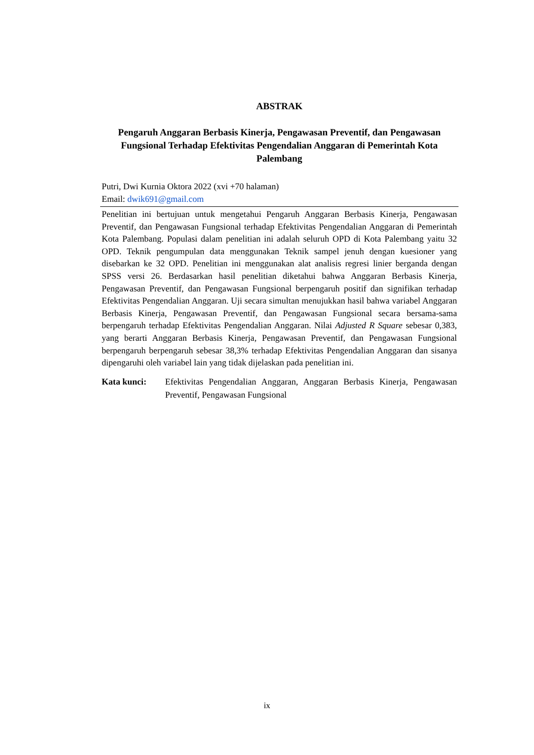ABSTRAK
Pengaruh Anggaran Berbasis Kinerja, Pengawasan Preventif, dan Pengawasan Fungsional Terhadap Efektivitas Pengendalian Anggaran di Pemerintah Kota Palembang
Putri, Dwi Kurnia Oktora 2022 (xvi +70 halaman)
Email: dwik691@gmail.com
Penelitian ini bertujuan untuk mengetahui Pengaruh Anggaran Berbasis Kinerja, Pengawasan Preventif, dan Pengawasan Fungsional terhadap Efektivitas Pengendalian Anggaran di Pemerintah Kota Palembang. Populasi dalam penelitian ini adalah seluruh OPD di Kota Palembang yaitu 32 OPD. Teknik pengumpulan data menggunakan Teknik sampel jenuh dengan kuesioner yang disebarkan ke 32 OPD. Penelitian ini menggunakan alat analisis regresi linier berganda dengan SPSS versi 26. Berdasarkan hasil penelitian diketahui bahwa Anggaran Berbasis Kinerja, Pengawasan Preventif, dan Pengawasan Fungsional berpengaruh positif dan signifikan terhadap Efektivitas Pengendalian Anggaran. Uji secara simultan menujukkan hasil bahwa variabel Anggaran Berbasis Kinerja, Pengawasan Preventif, dan Pengawasan Fungsional secara bersama-sama berpengaruh terhadap Efektivitas Pengendalian Anggaran. Nilai Adjusted R Square sebesar 0,383, yang berarti Anggaran Berbasis Kinerja, Pengawasan Preventif, dan Pengawasan Fungsional berpengaruh berpengaruh sebesar 38,3% terhadap Efektivitas Pengendalian Anggaran dan sisanya dipengaruhi oleh variabel lain yang tidak dijelaskan pada penelitian ini.
Kata kunci: Efektivitas Pengendalian Anggaran, Anggaran Berbasis Kinerja, Pengawasan Preventif, Pengawasan Fungsional
ix